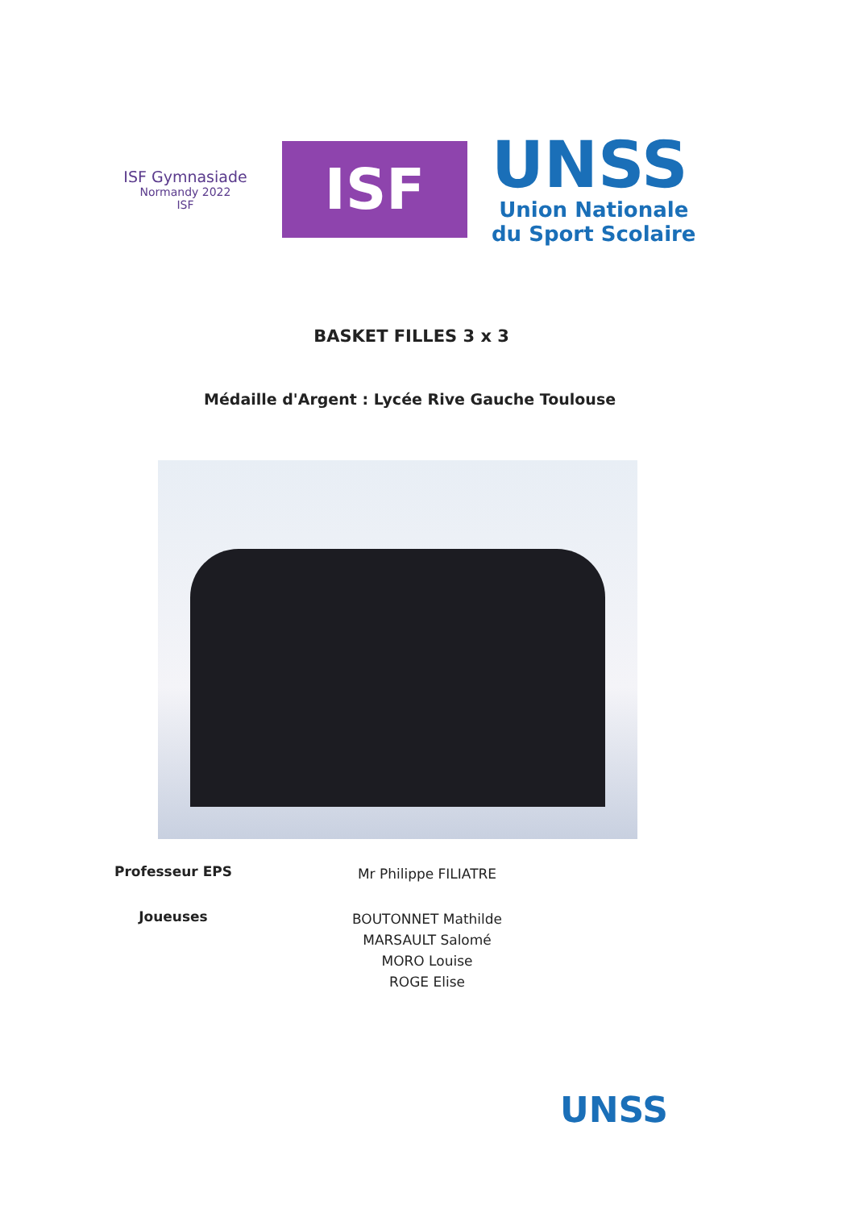ISF Gymnasiade
Normandy 2022
ISF
ISF
UNSS
Union Nationale
du Sport Scolaire
BASKET FILLES 3 x 3
Médaille d'Argent : Lycée Rive Gauche Toulouse
Professeur EPS
Mr Philippe FILIATRE
Joueuses
BOUTONNET Mathilde
MARSAULT Salomé
MORO Louise
ROGE Elise
UNSS